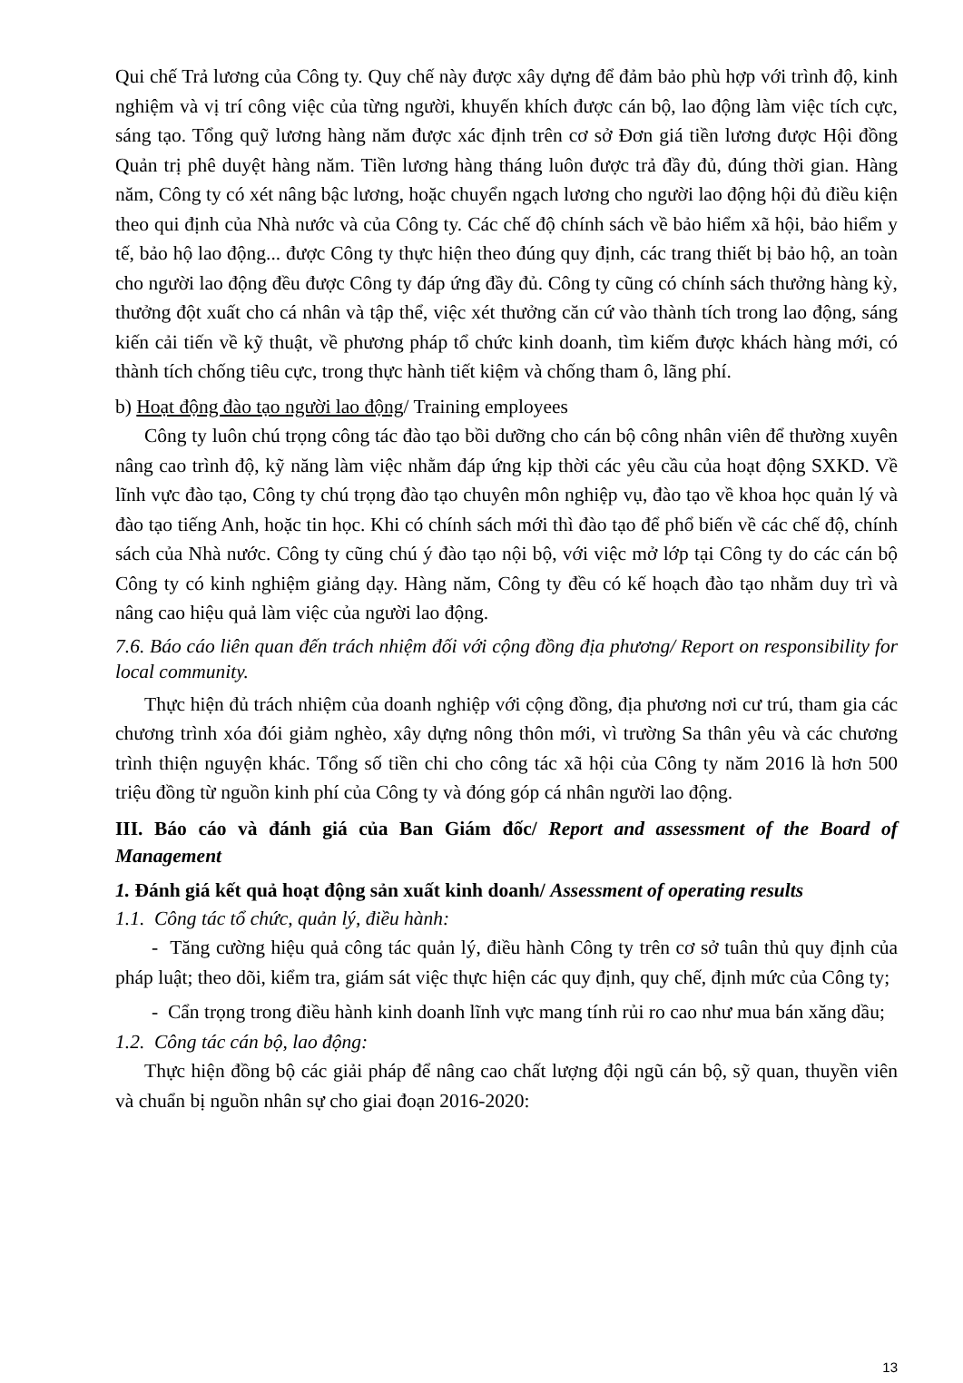Qui chế Trả lương của Công ty. Quy chế này được xây dựng để đảm bảo phù hợp với trình độ, kinh nghiệm và vị trí công việc của từng người, khuyến khích được cán bộ, lao động làm việc tích cực, sáng tạo. Tổng quỹ lương hàng năm được xác định trên cơ sở Đơn giá tiền lương được Hội đồng Quản trị phê duyệt hàng năm. Tiền lương hàng tháng luôn được trả đầy đủ, đúng thời gian. Hàng năm, Công ty có xét nâng bậc lương, hoặc chuyển ngạch lương cho người lao động hội đủ điều kiện theo qui định của Nhà nước và của Công ty. Các chế độ chính sách về bảo hiểm xã hội, bảo hiểm y tế, bảo hộ lao động... được Công ty thực hiện theo đúng quy định, các trang thiết bị bảo hộ, an toàn cho người lao động đều được Công ty đáp ứng đầy đủ. Công ty cũng có chính sách thưởng hàng kỳ, thưởng đột xuất cho cá nhân và tập thể, việc xét thưởng căn cứ vào thành tích trong lao động, sáng kiến cải tiến về kỹ thuật, về phương pháp tổ chức kinh doanh, tìm kiếm được khách hàng mới, có thành tích chống tiêu cực, trong thực hành tiết kiệm và chống tham ô, lãng phí.
b) Hoạt động đào tạo người lao động/ Training employees
Công ty luôn chú trọng công tác đào tạo bồi dưỡng cho cán bộ công nhân viên để thường xuyên nâng cao trình độ, kỹ năng làm việc nhằm đáp ứng kịp thời các yêu cầu của hoạt động SXKD. Về lĩnh vực đào tạo, Công ty chú trọng đào tạo chuyên môn nghiệp vụ, đào tạo về khoa học quản lý và đào tạo tiếng Anh, hoặc tin học. Khi có chính sách mới thì đào tạo để phổ biến về các chế độ, chính sách của Nhà nước. Công ty cũng chú ý đào tạo nội bộ, với việc mở lớp tại Công ty do các cán bộ Công ty có kinh nghiệm giảng dạy. Hàng năm, Công ty đều có kế hoạch đào tạo nhằm duy trì và nâng cao hiệu quả làm việc của người lao động.
7.6. Báo cáo liên quan đến trách nhiệm đối với cộng đồng địa phương/ Report on responsibility for local community.
Thực hiện đủ trách nhiệm của doanh nghiệp với cộng đồng, địa phương nơi cư trú, tham gia các chương trình xóa đói giảm nghèo, xây dựng nông thôn mới, vì trường Sa thân yêu và các chương trình thiện nguyện khác. Tổng số tiền chi cho công tác xã hội của Công ty năm 2016 là hơn 500 triệu đồng từ nguồn kinh phí của Công ty và đóng góp cá nhân người lao động.
III. Báo cáo và đánh giá của Ban Giám đốc/ Report and assessment of the Board of Management
1. Đánh giá kết quả hoạt động sản xuất kinh doanh/ Assessment of operating results
1.1. Công tác tổ chức, quản lý, điều hành:
- Tăng cường hiệu quả công tác quản lý, điều hành Công ty trên cơ sở tuân thủ quy định của pháp luật; theo dõi, kiểm tra, giám sát việc thực hiện các quy định, quy chế, định mức của Công ty;
- Cẩn trọng trong điều hành kinh doanh lĩnh vực mang tính rủi ro cao như mua bán xăng dầu;
1.2. Công tác cán bộ, lao động:
Thực hiện đồng bộ các giải pháp để nâng cao chất lượng đội ngũ cán bộ, sỹ quan, thuyền viên và chuẩn bị nguồn nhân sự cho giai đoạn 2016-2020:
13